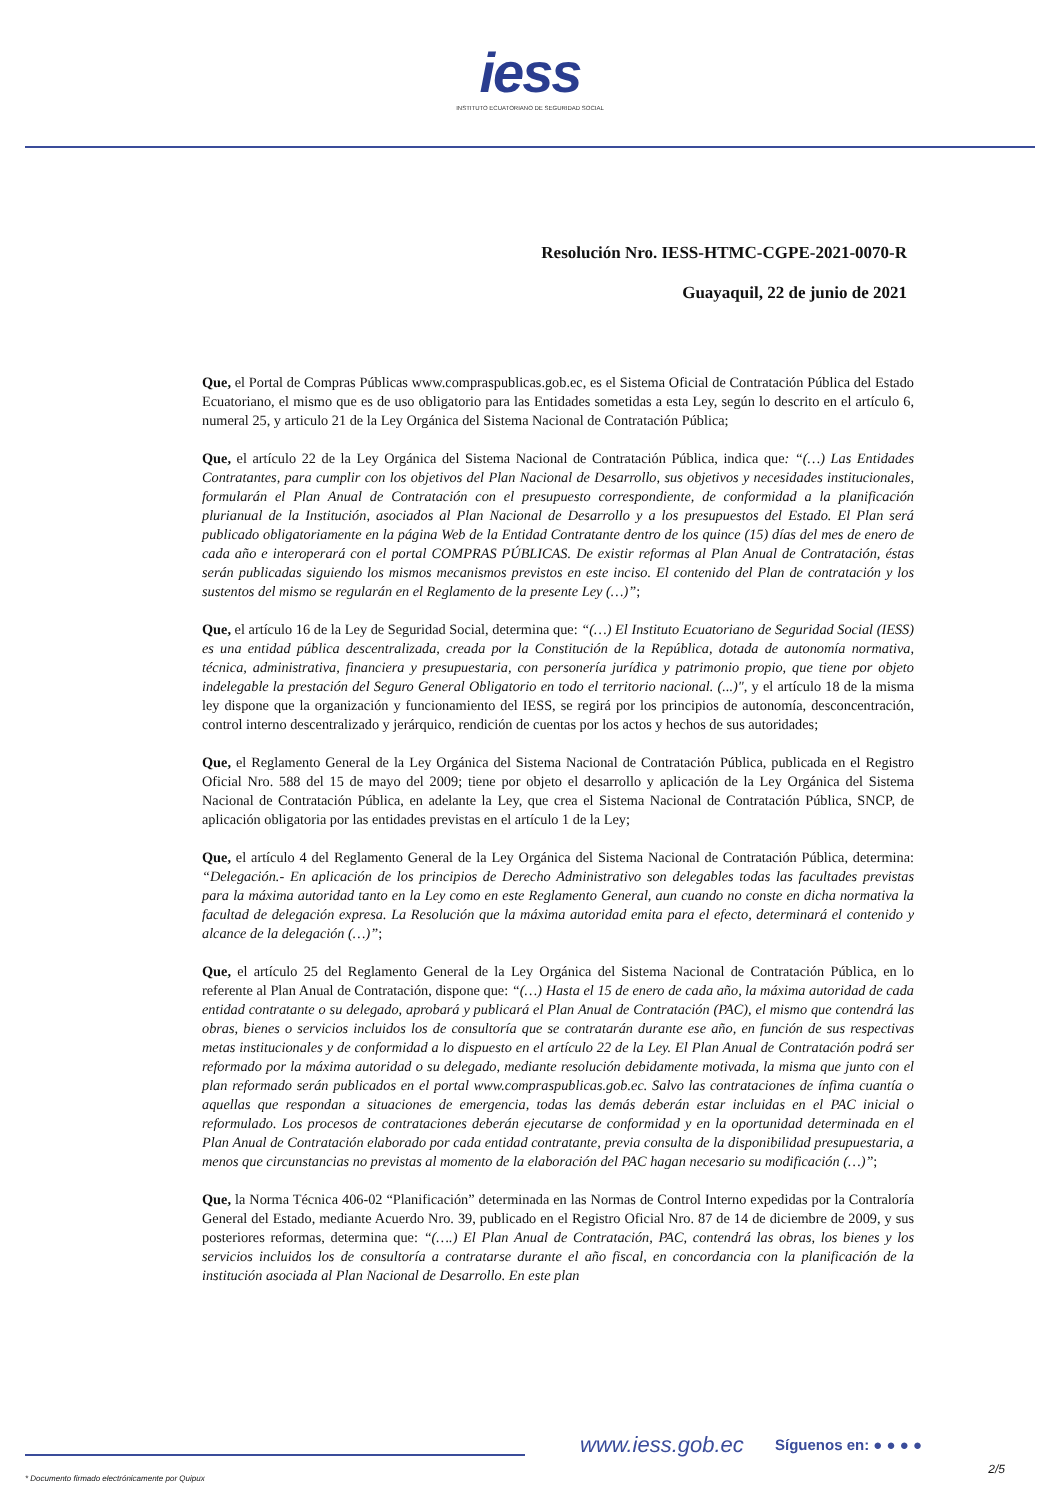iess
INSTITUTO ECUATORIANO DE SEGURIDAD SOCIAL
Resolución Nro. IESS-HTMC-CGPE-2021-0070-R
Guayaquil, 22 de junio de 2021
Que, el Portal de Compras Públicas www.compraspublicas.gob.ec, es el Sistema Oficial de Contratación Pública del Estado Ecuatoriano, el mismo que es de uso obligatorio para las Entidades sometidas a esta Ley, según lo descrito en el artículo 6, numeral 25, y articulo 21 de la Ley Orgánica del Sistema Nacional de Contratación Pública;
Que, el artículo 22 de la Ley Orgánica del Sistema Nacional de Contratación Pública, indica que: “(…) Las Entidades Contratantes, para cumplir con los objetivos del Plan Nacional de Desarrollo, sus objetivos y necesidades institucionales, formularán el Plan Anual de Contratación con el presupuesto correspondiente, de conformidad a la planificación plurianual de la Institución, asociados al Plan Nacional de Desarrollo y a los presupuestos del Estado. El Plan será publicado obligatoriamente en la página Web de la Entidad Contratante dentro de los quince (15) días del mes de enero de cada año e interoperará con el portal COMPRAS PÚBLICAS. De existir reformas al Plan Anual de Contratación, éstas serán publicadas siguiendo los mismos mecanismos previstos en este inciso. El contenido del Plan de contratación y los sustentos del mismo se regularán en el Reglamento de la presente Ley (…)”;
Que, el artículo 16 de la Ley de Seguridad Social, determina que: “(…) El Instituto Ecuatoriano de Seguridad Social (IESS) es una entidad pública descentralizada, creada por la Constitución de la República, dotada de autonomía normativa, técnica, administrativa, financiera y presupuestaria, con personería jurídica y patrimonio propio, que tiene por objeto indelegable la prestación del Seguro General Obligatorio en todo el territorio nacional. (...)", y el artículo 18 de la misma ley dispone que la organización y funcionamiento del IESS, se regirá por los principios de autonomía, desconcentración, control interno descentralizado y jerárquico, rendición de cuentas por los actos y hechos de sus autoridades;
Que, el Reglamento General de la Ley Orgánica del Sistema Nacional de Contratación Pública, publicada en el Registro Oficial Nro. 588 del 15 de mayo del 2009; tiene por objeto el desarrollo y aplicación de la Ley Orgánica del Sistema Nacional de Contratación Pública, en adelante la Ley, que crea el Sistema Nacional de Contratación Pública, SNCP, de aplicación obligatoria por las entidades previstas en el artículo 1 de la Ley;
Que, el artículo 4 del Reglamento General de la Ley Orgánica del Sistema Nacional de Contratación Pública, determina: “Delegación.- En aplicación de los principios de Derecho Administrativo son delegables todas las facultades previstas para la máxima autoridad tanto en la Ley como en este Reglamento General, aun cuando no conste en dicha normativa la facultad de delegación expresa. La Resolución que la máxima autoridad emita para el efecto, determinará el contenido y alcance de la delegación (…)”;
Que, el artículo 25 del Reglamento General de la Ley Orgánica del Sistema Nacional de Contratación Pública, en lo referente al Plan Anual de Contratación, dispone que: “(…) Hasta el 15 de enero de cada año, la máxima autoridad de cada entidad contratante o su delegado, aprobará y publicará el Plan Anual de Contratación (PAC), el mismo que contendrá las obras, bienes o servicios incluidos los de consultoría que se contratarán durante ese año, en función de sus respectivas metas institucionales y de conformidad a lo dispuesto en el artículo 22 de la Ley. El Plan Anual de Contratación podrá ser reformado por la máxima autoridad o su delegado, mediante resolución debidamente motivada, la misma que junto con el plan reformado serán publicados en el portal www.compraspublicas.gob.ec. Salvo las contrataciones de ínfima cuantía o aquellas que respondan a situaciones de emergencia, todas las demás deberán estar incluidas en el PAC inicial o reformulado. Los procesos de contrataciones deberán ejecutarse de conformidad y en la oportunidad determinada en el Plan Anual de Contratación elaborado por cada entidad contratante, previa consulta de la disponibilidad presupuestaria, a menos que circunstancias no previstas al momento de la elaboración del PAC hagan necesario su modificación (…)”;
Que, la Norma Técnica 406-02 “Planificación” determinada en las Normas de Control Interno expedidas por la Contraloría General del Estado, mediante Acuerdo Nro. 39, publicado en el Registro Oficial Nro. 87 de 14 de diciembre de 2009, y sus posteriores reformas, determina que: “(….) El Plan Anual de Contratación, PAC, contendrá las obras, los bienes y los servicios incluidos los de consultoría a contratarse durante el año fiscal, en concordancia con la planificación de la institución asociada al Plan Nacional de Desarrollo. En este plan
www.iess.gob.ec Síguenos en: ● ● ● ●
2/5
* Documento firmado electrónicamente por Quipux